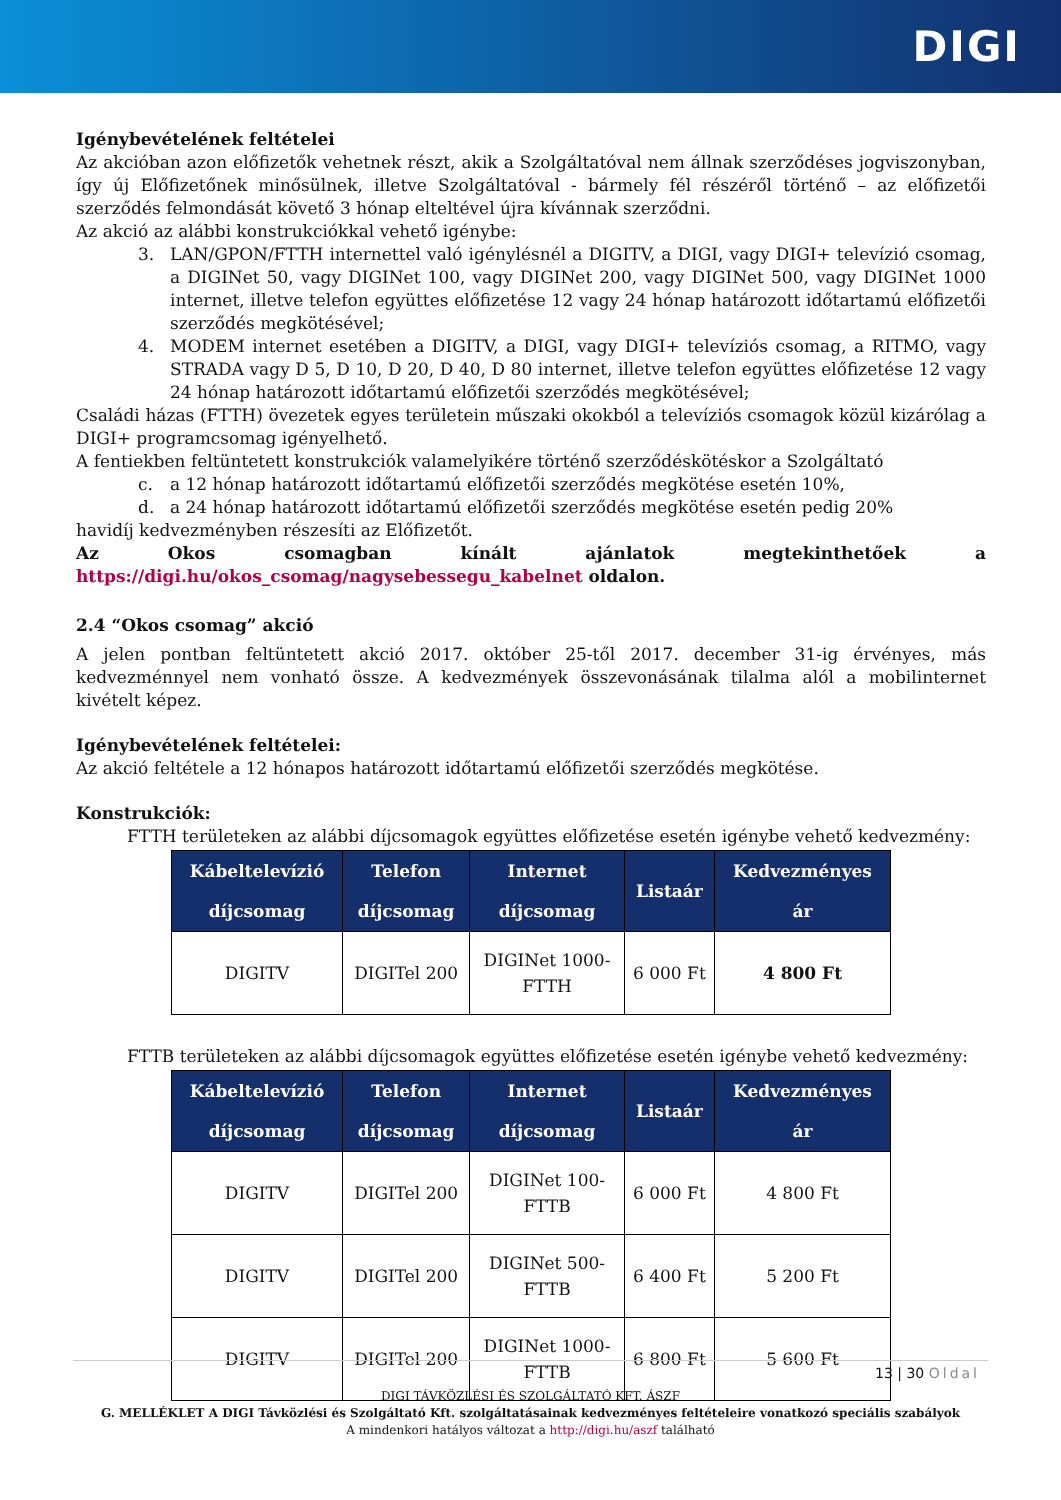DIGI
Igénybevételének feltételei
Az akcióban azon előfizetők vehetnek részt, akik a Szolgáltatóval nem állnak szerződéses jogviszonyban, így új Előfizetőnek minősülnek, illetve Szolgáltatóval - bármely fél részéről történő – az előfizetői szerződés felmondását követő 3 hónap elteltével újra kívánnak szerződni.
Az akció az alábbi konstrukciókkal vehető igénybe:
3. LAN/GPON/FTTH internettel való igénylésnél a DIGITV, a DIGI, vagy DIGI+ televízió csomag, a DIGINet 50, vagy DIGINet 100, vagy DIGINet 200, vagy DIGINet 500, vagy DIGINet 1000 internet, illetve telefon együttes előfizetése 12 vagy 24 hónap határozott időtartamú előfizetői szerződés megkötésével;
4. MODEM internet esetében a DIGITV, a DIGI, vagy DIGI+ televíziós csomag, a RITMO, vagy STRADA vagy D 5, D 10, D 20, D 40, D 80 internet, illetve telefon együttes előfizetése 12 vagy 24 hónap határozott időtartamú előfizetői szerződés megkötésével;
Családi házas (FTTH) övezetek egyes területein műszaki okokból a televíziós csomagok közül kizárólag a DIGI+ programcsomag igényelhető.
A fentiekben feltüntetett konstrukciók valamelyikére történő szerződéskötéskor a Szolgáltató
c. a 12 hónap határozott időtartamú előfizetői szerződés megkötése esetén 10%,
d. a 24 hónap határozott időtartamú előfizetői szerződés megkötése esetén pedig 20%
havidíj kedvezményben részesíti az Előfizetőt.
Az Okos csomagban kínált ajánlatok megtekinthetőek a
https://digi.hu/okos_csomag/nagysebessegu_kabelnet oldalon.
2.4 “Okos csomag” akció
A jelen pontban feltüntetett akció 2017. október 25-től 2017. december 31-ig érvényes, más kedvezménnyel nem vonható össze. A kedvezmények összevonásának tilalma alól a mobilinternet kivételt képez.
Igénybevételének feltételei:
Az akció feltétele a 12 hónapos határozott időtartamú előfizetői szerződés megkötése.
Konstrukciók:
FTTH területeken az alábbi díjcsomagok együttes előfizetése esetén igénybe vehető kedvezmény:
| Kábeltelevízió díjcsomag | Telefon díjcsomag | Internet díjcsomag | Listaár | Kedvezményes ár |
| --- | --- | --- | --- | --- |
| DIGITV | DIGITel 200 | DIGINet 1000- FTTH | 6 000 Ft | 4 800 Ft |
FTTB területeken az alábbi díjcsomagok együttes előfizetése esetén igénybe vehető kedvezmény:
| Kábeltelevízió díjcsomag | Telefon díjcsomag | Internet díjcsomag | Listaár | Kedvezményes ár |
| --- | --- | --- | --- | --- |
| DIGITV | DIGITel 200 | DIGINet 100- FTTB | 6 000 Ft | 4 800 Ft |
| DIGITV | DIGITel 200 | DIGINet 500- FTTB | 6 400 Ft | 5 200 Ft |
| DIGITV | DIGITel 200 | DIGINet 1000- FTTB | 6 800 Ft | 5 600 Ft |
13 | 30 Oldal
DIGI TÁVKÖZLÉSI ÉS SZOLGÁLTATÓ KFT. ÁSZF
G. MELLÉKLET A DIGI Távközlési és Szolgáltató Kft. szolgáltatásainak kedvezményes feltételeire vonatkozó speciális szabályok
A mindenkori hatályos változat a http://digi.hu/aszf található